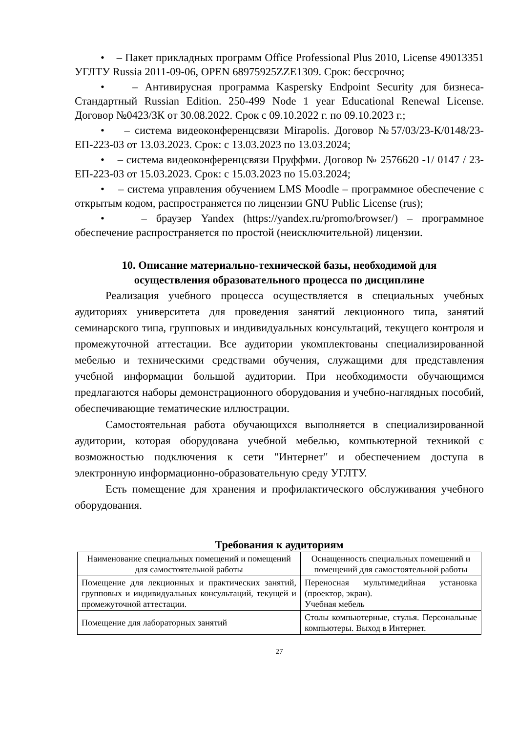• – Пакет прикладных программ Office Professional Plus 2010, License 49013351 УГЛТУ Russia 2011-09-06, OPEN 68975925ZZE1309. Срок: бессрочно;
• – Антивирусная программа Kaspersky Endpoint Security для бизнеса-Стандартный Russian Edition. 250-499 Node 1 year Educational Renewal License. Договор №0423/ЗК от 30.08.2022. Срок с 09.10.2022 г. по 09.10.2023 г.;
• – система видеоконференцсвязи Mirapolis. Договор №57/03/23-К/0148/23-ЕП-223-03 от 13.03.2023. Срок: с 13.03.2023 по 13.03.2024;
• – система видеоконференцсвязи Пруффми. Договор № 2576620 -1/ 0147 / 23-ЕП-223-03 от 15.03.2023. Срок: с 15.03.2023 по 15.03.2024;
• – система управления обучением LMS Moodle – программное обеспечение с открытым кодом, распространяется по лицензии GNU Public License (rus);
• – браузер Yandex (https://yandex.ru/promo/browser/) – программное обеспечение распространяется по простой (неисключительной) лицензии.
10. Описание материально-технической базы, необходимой для осуществления образовательного процесса по дисциплине
Реализация учебного процесса осуществляется в специальных учебных аудиториях университета для проведения занятий лекционного типа, занятий семинарского типа, групповых и индивидуальных консультаций, текущего контроля и промежуточной аттестации. Все аудитории укомплектованы специализированной мебелью и техническими средствами обучения, служащими для представления учебной информации большой аудитории. При необходимости обучающимся предлагаются наборы демонстрационного оборудования и учебно-наглядных пособий, обеспечивающие тематические иллюстрации.
Самостоятельная работа обучающихся выполняется в специализированной аудитории, которая оборудована учебной мебелью, компьютерной техникой с возможностью подключения к сети "Интернет" и обеспечением доступа в электронную информационно-образовательную среду УГЛТУ.
Есть помещение для хранения и профилактического обслуживания учебного оборудования.
Требования к аудиториям
| Наименование специальных помещений и помещений для самостоятельной работы | Оснащенность специальных помещений и помещений для самостоятельной работы |
| Помещение для лекционных и практических занятий, групповых и индивидуальных консультаций, текущей и промежуточной аттестации. | Переносная мультимедийная установка (проектор, экран). Учебная мебель |
| Помещение для лабораторных занятий | Столы компьютерные, стулья. Персональные компьютеры. Выход в Интернет. |
27